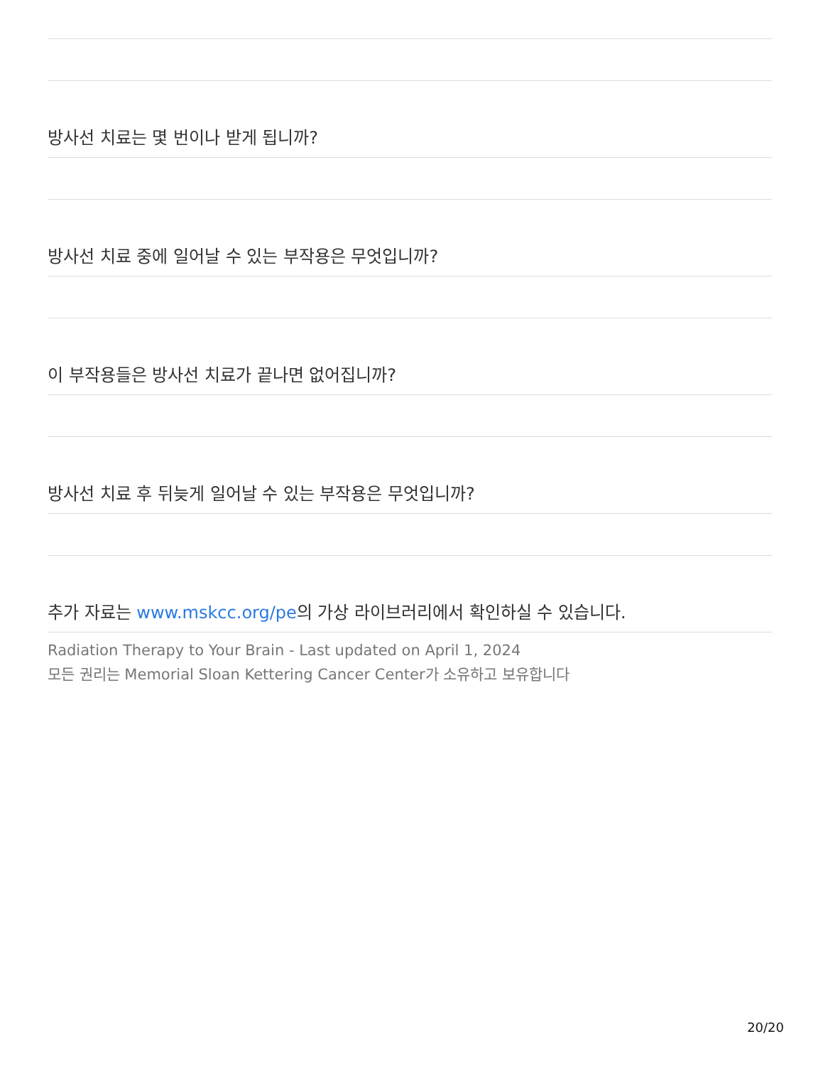방사선 치료는 몇 번이나 받게 됩니까?
방사선 치료 중에 일어날 수 있는 부작용은 무엇입니까?
이 부작용들은 방사선 치료가 끝나면 없어집니까?
방사선 치료 후 뒤늦게 일어날 수 있는 부작용은 무엇입니까?
추가 자료는 www.mskcc.org/pe의 가상 라이브러리에서 확인하실 수 있습니다.
Radiation Therapy to Your Brain - Last updated on April 1, 2024
모든 권리는 Memorial Sloan Kettering Cancer Center가 소유하고 보유합니다
20/20